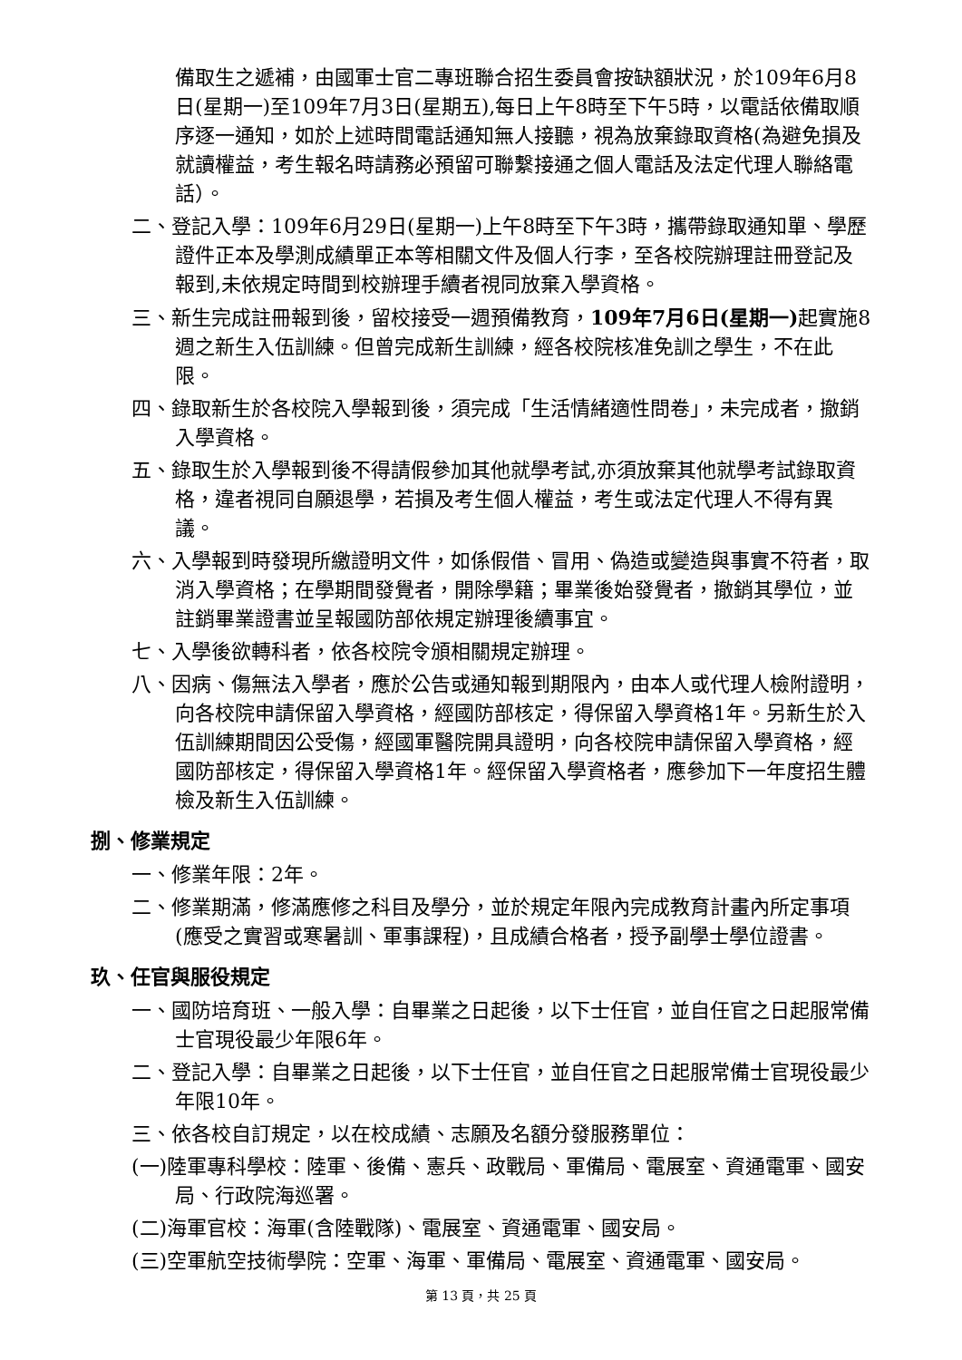備取生之遞補，由國軍士官二專班聯合招生委員會按缺額狀況，於109年6月8日(星期一)至109年7月3日(星期五),每日上午8時至下午5時，以電話依備取順序逐一通知，如於上述時間電話通知無人接聽，視為放棄錄取資格(為避免損及就讀權益，考生報名時請務必預留可聯繫接通之個人電話及法定代理人聯絡電話）。
二、登記入學：109年6月29日(星期一)上午8時至下午3時，攜帶錄取通知單、學歷證件正本及學測成績單正本等相關文件及個人行李，至各校院辦理註冊登記及報到,未依規定時間到校辦理手續者視同放棄入學資格。
三、新生完成註冊報到後，留校接受一週預備教育，109年7月6日(星期一) 起實施8週之新生入伍訓練。但曾完成新生訓練，經各校院核准免訓之學生，不在此限。
四、錄取新生於各校院入學報到後，須完成「生活情緒適性問卷」，未完成者，撤銷入學資格。
五、錄取生於入學報到後不得請假參加其他就學考試,亦須放棄其他就學考試錄取資格，違者視同自願退學，若損及考生個人權益，考生或法定代理人不得有異議。
六、入學報到時發現所繳證明文件，如係假借、冒用、偽造或變造與事實不符者，取消入學資格；在學期間發覺者，開除學籍；畢業後始發覺者，撤銷其學位，並註銷畢業證書並呈報國防部依規定辦理後續事宜。
七、入學後欲轉科者，依各校院令頒相關規定辦理。
八、因病、傷無法入學者，應於公告或通知報到期限內，由本人或代理人檢附證明，向各校院申請保留入學資格，經國防部核定，得保留入學資格1年。另新生於入伍訓練期間因公受傷，經國軍醫院開具證明，向各校院申請保留入學資格，經國防部核定，得保留入學資格1年。經保留入學資格者，應參加下一年度招生體檢及新生入伍訓練。
捌、修業規定
一、修業年限：2年。
二、修業期滿，修滿應修之科目及學分，並於規定年限內完成教育計畫內所定事項(應受之實習或寒暑訓、軍事課程)，且成績合格者，授予副學士學位證書。
玖、任官與服役規定
一、國防培育班、一般入學：自畢業之日起後，以下士任官，並自任官之日起服常備士官現役最少年限6年。
二、登記入學：自畢業之日起後，以下士任官，並自任官之日起服常備士官現役最少年限10年。
三、依各校自訂規定，以在校成績、志願及名額分發服務單位：
(一)陸軍專科學校：陸軍、後備、憲兵、政戰局、軍備局、電展室、資通電軍、國安局、行政院海巡署。
(二)海軍官校：海軍(含陸戰隊)、電展室、資通電軍、國安局。
(三)空軍航空技術學院：空軍、海軍、軍備局、電展室、資通電軍、國安局。
第 13 頁，共 25 頁